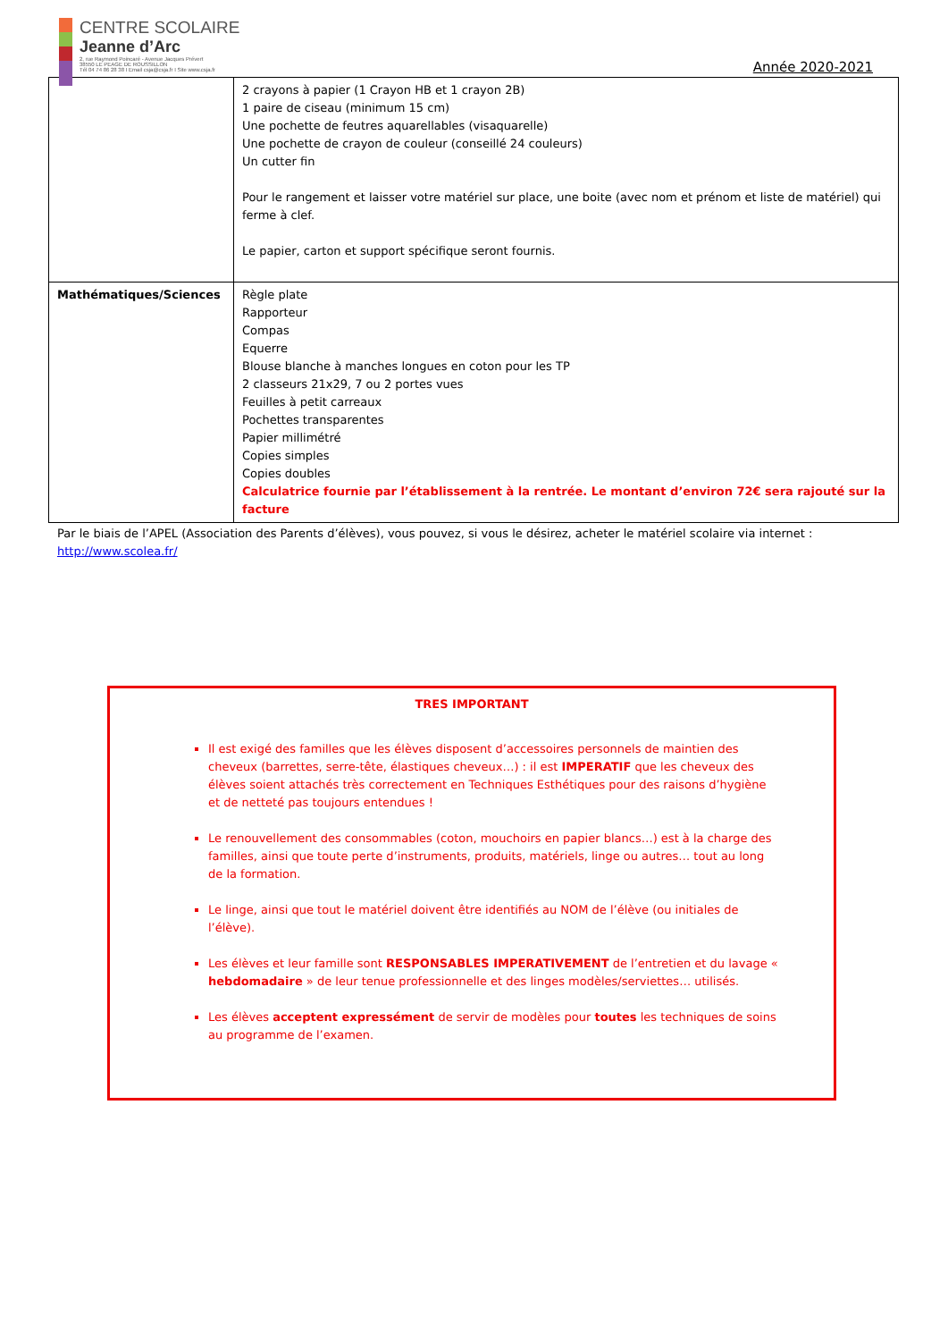CENTRE SCOLAIRE
Jeanne d’Arc
2, rue Raymond Poincaré - Avenue Jacques Prévert
38550 LE PEAGE DE ROUSSILLON
Tél 04 74 86 28 38 I Email csja@csja.fr I Site www.csja.fr
Année 2020-2021
| | 2 crayons à papier (1 Crayon HB et 1 crayon 2B) 1 paire de ciseau (minimum 15 cm) Une pochette de feutres aquarellables (visaquarelle) Une pochette de crayon de couleur (conseillé 24 couleurs) Un cutter fin Pour le rangement et laisser votre matériel sur place, une boite (avec nom et prénom et liste de matériel) qui ferme à clef. Le papier, carton et support spécifique seront fournis. |
| Mathématiques/Sciences | Règle plate Rapporteur Compas Equerre Blouse blanche à manches longues en coton pour les TP 2 classeurs 21x29, 7 ou 2 portes vues Feuilles à petit carreaux Pochettes transparentes Papier millimétré Copies simples Copies doubles Calculatrice fournie par l’établissement à la rentrée. Le montant d’environ 72€ sera rajouté sur la facture |
Par le biais de l’APEL (Association des Parents d’élèves), vous pouvez, si vous le désirez, acheter le matériel scolaire via internet :
http://www.scolea.fr/
TRES IMPORTANT
Il est exigé des familles que les élèves disposent d’accessoires personnels de maintien des cheveux (barrettes, serre-tête, élastiques cheveux…) : il est IMPERATIF que les cheveux des élèves soient attachés très correctement en Techniques Esthétiques pour des raisons d’hygiène et de netteté pas toujours entendues !
Le renouvellement des consommables (coton, mouchoirs en papier blancs…) est à la charge des familles, ainsi que toute perte d’instruments, produits, matériels, linge ou autres… tout au long de la formation.
Le linge, ainsi que tout le matériel doivent être identifiés au NOM de l’élève (ou initiales de l’élève).
Les élèves et leur famille sont RESPONSABLES IMPERATIVEMENT de l’entretien et du lavage « hebdomadaire » de leur tenue professionnelle et des linges modèles/serviettes… utilisés.
Les élèves acceptent expressément de servir de modèles pour toutes les techniques de soins au programme de l’examen.